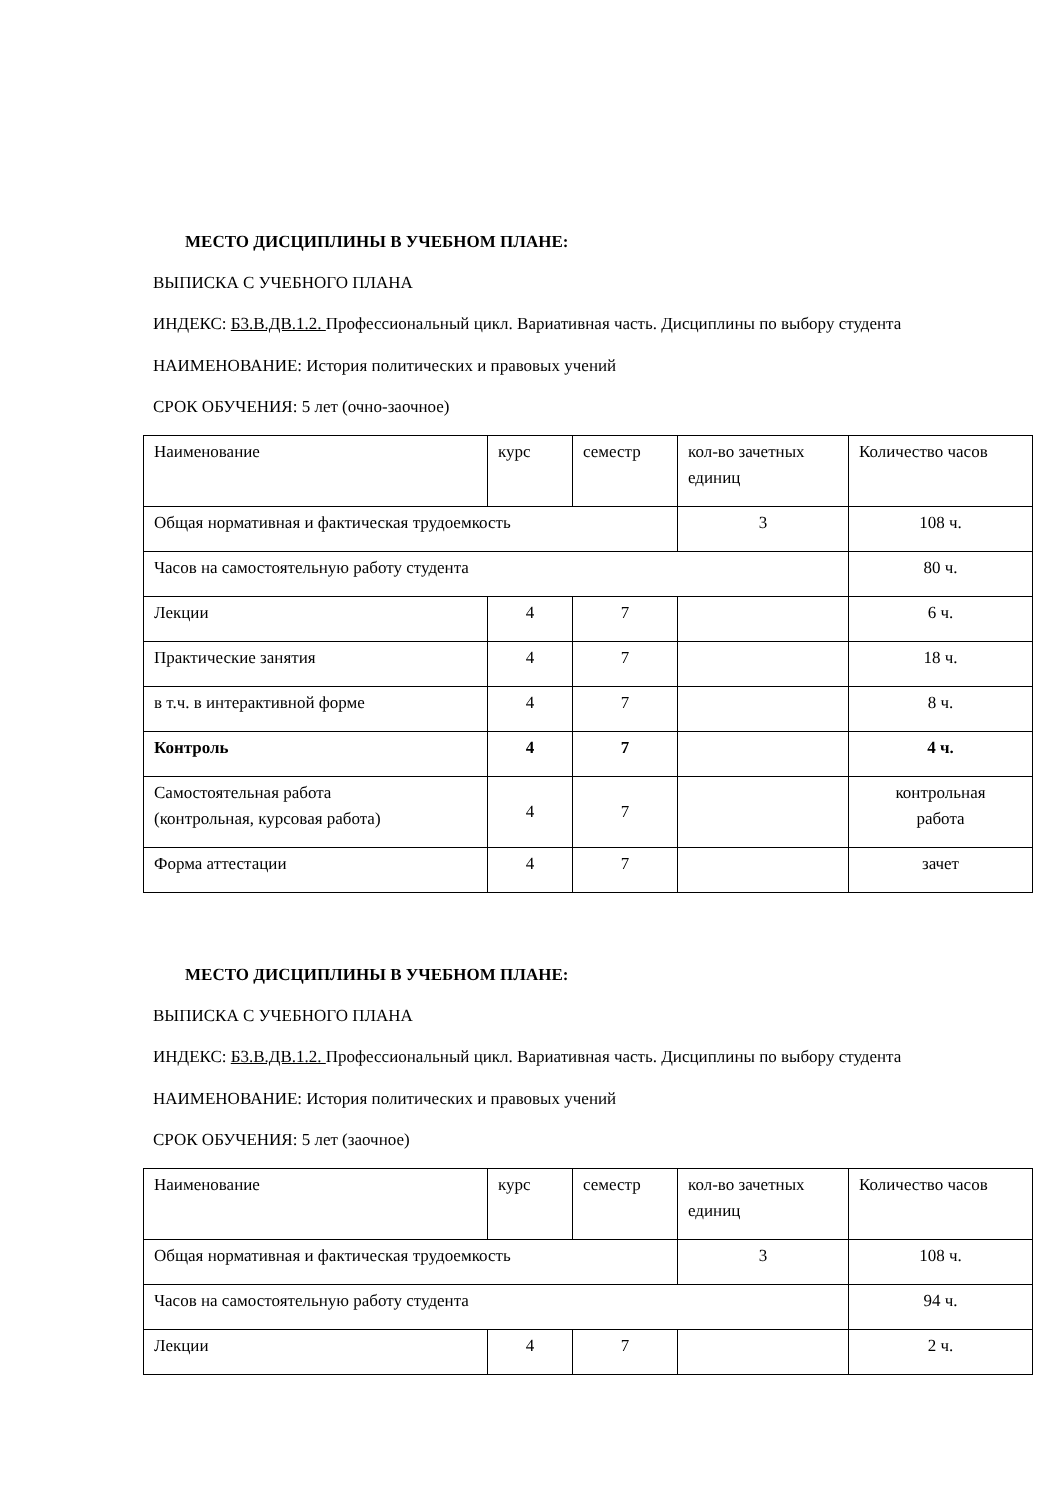МЕСТО ДИСЦИПЛИНЫ В УЧЕБНОМ ПЛАНЕ:
ВЫПИСКА С УЧЕБНОГО ПЛАНА
ИНДЕКС: Б3.В.ДВ.1.2. Профессиональный цикл. Вариативная часть. Дисциплины по выбору студента
НАИМЕНОВАНИЕ: История политических и правовых учений
СРОК ОБУЧЕНИЯ: 5 лет (очно-заочное)
| Наименование | курс | семестр | кол-во зачетных единиц | Количество часов |
| Общая нормативная и фактическая трудоемкость | | | 3 | 108 ч. |
| Часов на самостоятельную работу студента | | | | 80 ч. |
| Лекции | 4 | 7 | | 6 ч. |
| Практические занятия | 4 | 7 | | 18 ч. |
| в т.ч. в интерактивной форме | 4 | 7 | | 8 ч. |
| Контроль | 4 | 7 | | 4 ч. |
| Самостоятельная работа (контрольная, курсовая работа) | 4 | 7 | | контрольная работа |
| Форма аттестации | 4 | 7 | | зачет |
МЕСТО ДИСЦИПЛИНЫ В УЧЕБНОМ ПЛАНЕ:
ВЫПИСКА С УЧЕБНОГО ПЛАНА
ИНДЕКС: Б3.В.ДВ.1.2. Профессиональный цикл. Вариативная часть. Дисциплины по выбору студента
НАИМЕНОВАНИЕ: История политических и правовых учений
СРОК ОБУЧЕНИЯ: 5 лет (заочное)
| Наименование | курс | семестр | кол-во зачетных единиц | Количество часов |
| Общая нормативная и фактическая трудоемкость | | | 3 | 108 ч. |
| Часов на самостоятельную работу студента | | | | 94 ч. |
| Лекции | 4 | 7 | | 2 ч. |